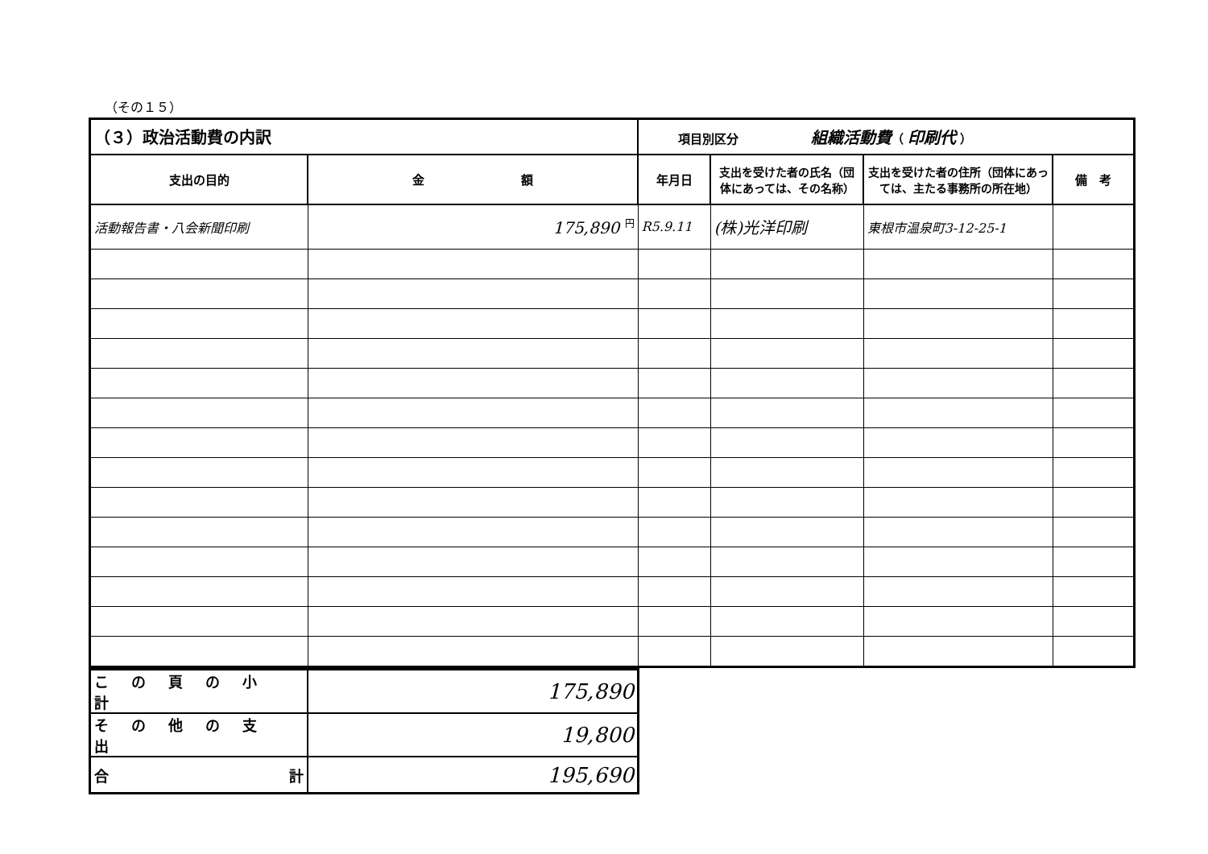（その１５）
| （３）政治活動費の内訳 | | 項目別区分 組織活動費 （ 印刷代 ） | | | |
| --- | --- | --- | --- | --- | --- |
| 支出の目的 | 金 額 | 年月日 | 支出を受けた者の氏名（団体にあっては、その名称） | 支出を受けた者の住所（団体にあっては、主たる事務所の所在地） | 備 考 |
| 活動報告書・八会新聞印刷 | 175,890 <sup>円</sup> | R5.9.11 | (株)光洋印刷 | 東根市温泉町3-12-25-1 | |
| この頁の小計 | 175,890 |
| その他の支出 | 19,800 |
| 合 計 | 195,690 |